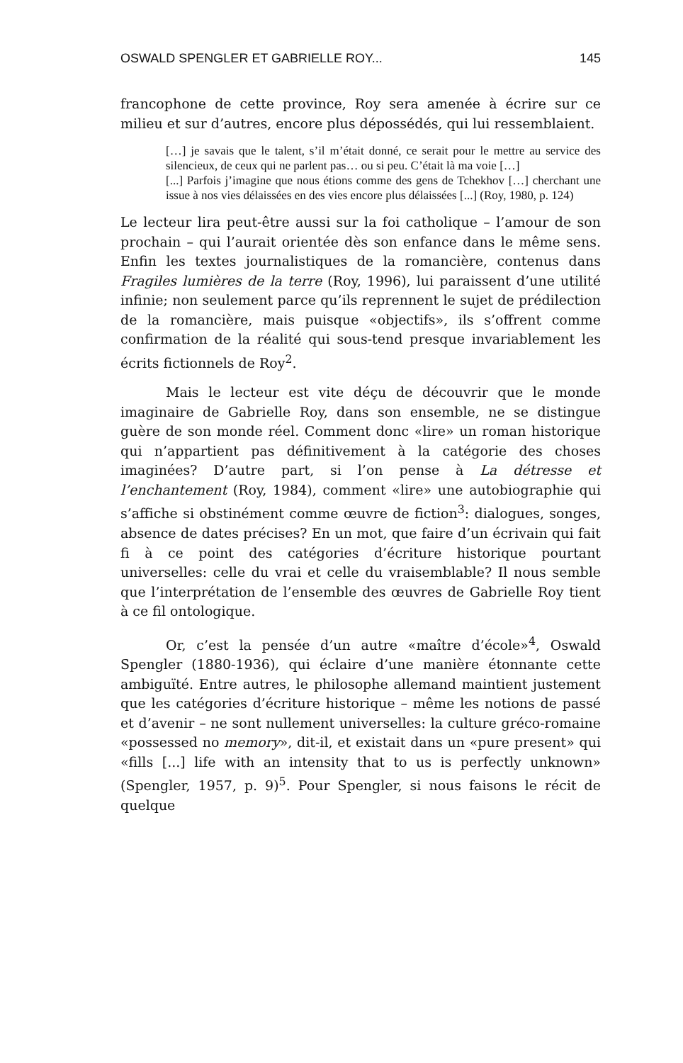OSWALD SPENGLER ET GABRIELLE ROY... 145
francophone de cette province, Roy sera amenée à écrire sur ce milieu et sur d’autres, encore plus dépossédés, qui lui ressemblaient.
[…] je savais que le talent, s’il m’était donné, ce serait pour le mettre au service des silencieux, de ceux qui ne parlent pas… ou si peu. C’était là ma voie […]
[...] Parfois j’imagine que nous étions comme des gens de Tchekhov […] cherchant une issue à nos vies délaissées en des vies encore plus délaissées [...] (Roy, 1980, p. 124)
Le lecteur lira peut-être aussi sur la foi catholique – l’amour de son prochain – qui l’aurait orientée dès son enfance dans le même sens. Enfin les textes journalistiques de la romancière, contenus dans Fragiles lumières de la terre (Roy, 1996), lui paraissent d’une utilité infinie; non seulement parce qu’ils reprennent le sujet de prédilection de la romancière, mais puisque «objectifs», ils s’offrent comme confirmation de la réalité qui sous-tend presque invariablement les écrits fictionnels de Roy<sup>2</sup>.
Mais le lecteur est vite déçu de découvrir que le monde imaginaire de Gabrielle Roy, dans son ensemble, ne se distingue guère de son monde réel. Comment donc «lire» un roman historique qui n’appartient pas définitivement à la catégorie des choses imaginées? D’autre part, si l’on pense à La détresse et l’enchantement (Roy, 1984), comment «lire» une autobiographie qui s’affiche si obstinément comme œuvre de fiction<sup>3</sup>: dialogues, songes, absence de dates précises? En un mot, que faire d’un écrivain qui fait fi à ce point des catégories d’écriture historique pourtant universelles: celle du vrai et celle du vraisemblable? Il nous semble que l’interprétation de l’ensemble des œuvres de Gabrielle Roy tient à ce fil ontologique.
Or, c’est la pensée d’un autre «maître d’école»<sup>4</sup>, Oswald Spengler (1880-1936), qui éclaire d’une manière étonnante cette ambiguïté. Entre autres, le philosophe allemand maintient justement que les catégories d’écriture historique – même les notions de passé et d’avenir – ne sont nullement universelles: la culture gréco-romaine «possessed no memory», dit-il, et existait dans un «pure present» qui «fills [...] life with an intensity that to us is perfectly unknown» (Spengler, 1957, p. 9)<sup>5</sup>. Pour Spengler, si nous faisons le récit de quelque